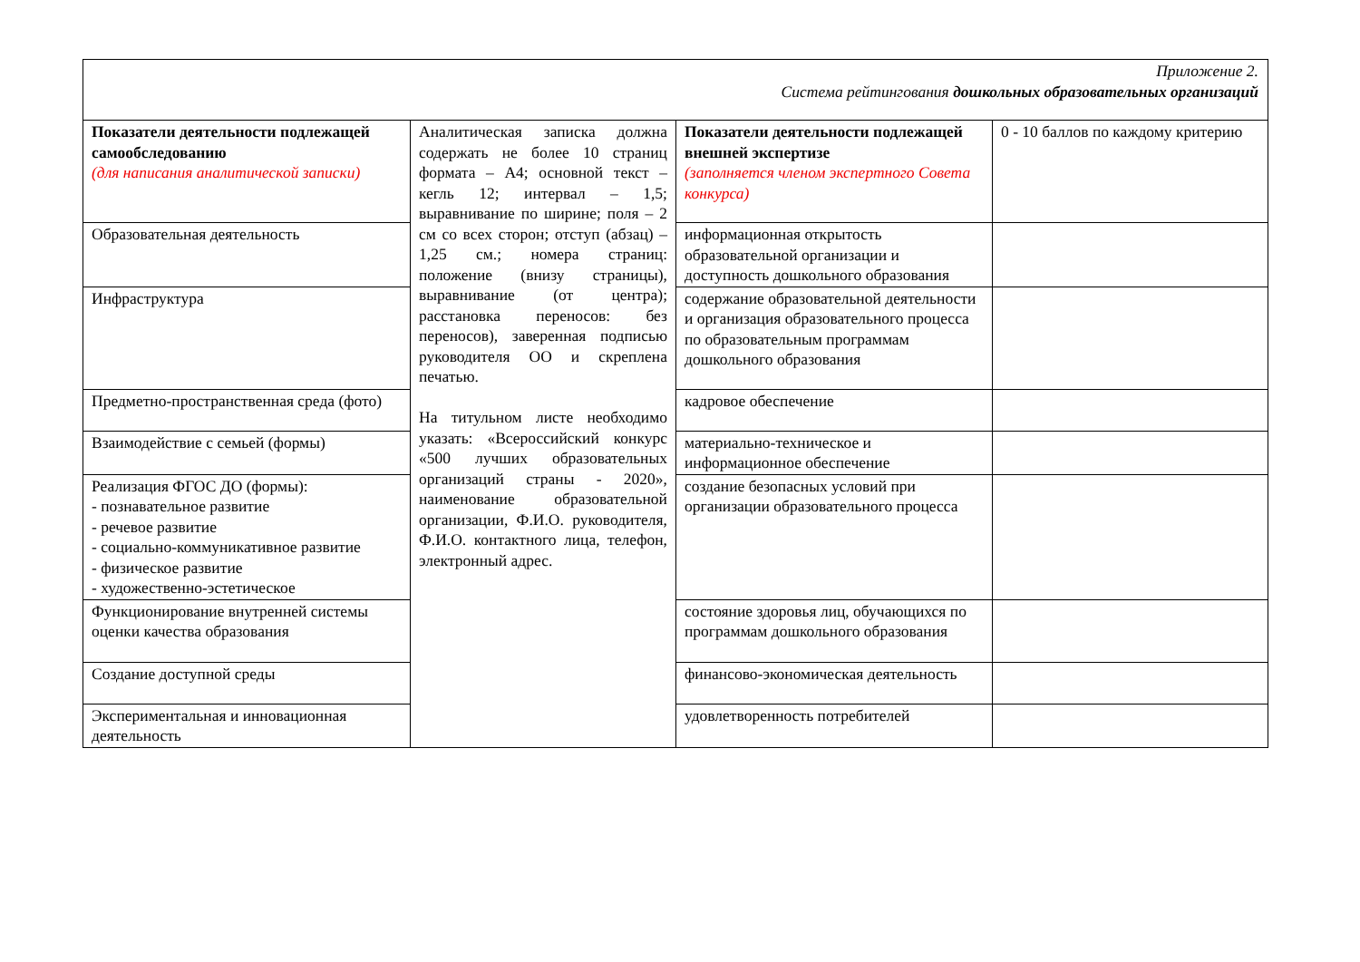| Приложение 2. Система рейтингования дошкольных образовательных организаций | | | |
| Показатели деятельности подлежащей самообследованию (для написания аналитической записки) | Аналитическая записка должна содержать не более 10 страниц формата – А4; основной текст – кегль 12; интервал – 1,5; выравнивание по ширине; поля – 2 см со всех сторон; отступ (абзац) – 1,25 см.; номера страниц: положение (внизу страницы), выравнивание (от центра); расстановка переносов: без переносов), заверенная подписью руководителя ОО и скреплена печатью. На титульном листе необходимо указать: «Всероссийский конкурс «500 лучших образовательных организаций страны - 2020», наименование образовательной организации, Ф.И.О. руководителя, Ф.И.О. контактного лица, телефон, электронный адрес. | Показатели деятельности подлежащей внешней экспертизе (заполняется членом экспертного Совета конкурса) | 0 - 10 баллов по каждому критерию |
| Образовательная деятельность | | информационная открытость образовательной организации и доступность дошкольного образования | |
| Инфраструктура | | содержание образовательной деятельности и организация образовательного процесса по образовательным программам дошкольного образования | |
| Предметно-пространственная среда (фото) | | кадровое обеспечение | |
| Взаимодействие с семьей (формы) | | материально-техническое и информационное обеспечение | |
| Реализация ФГОС ДО (формы): - познавательное развитие - речевое развитие - социально-коммуникативное развитие - физическое развитие - художественно-эстетическое | | создание безопасных условий при организации образовательного процесса | |
| Функционирование внутренней системы оценки качества образования | | состояние здоровья лиц, обучающихся по программам дошкольного образования | |
| Создание доступной среды | | финансово-экономическая деятельность | |
| Экспериментальная и инновационная деятельность | | удовлетворенность потребителей | |